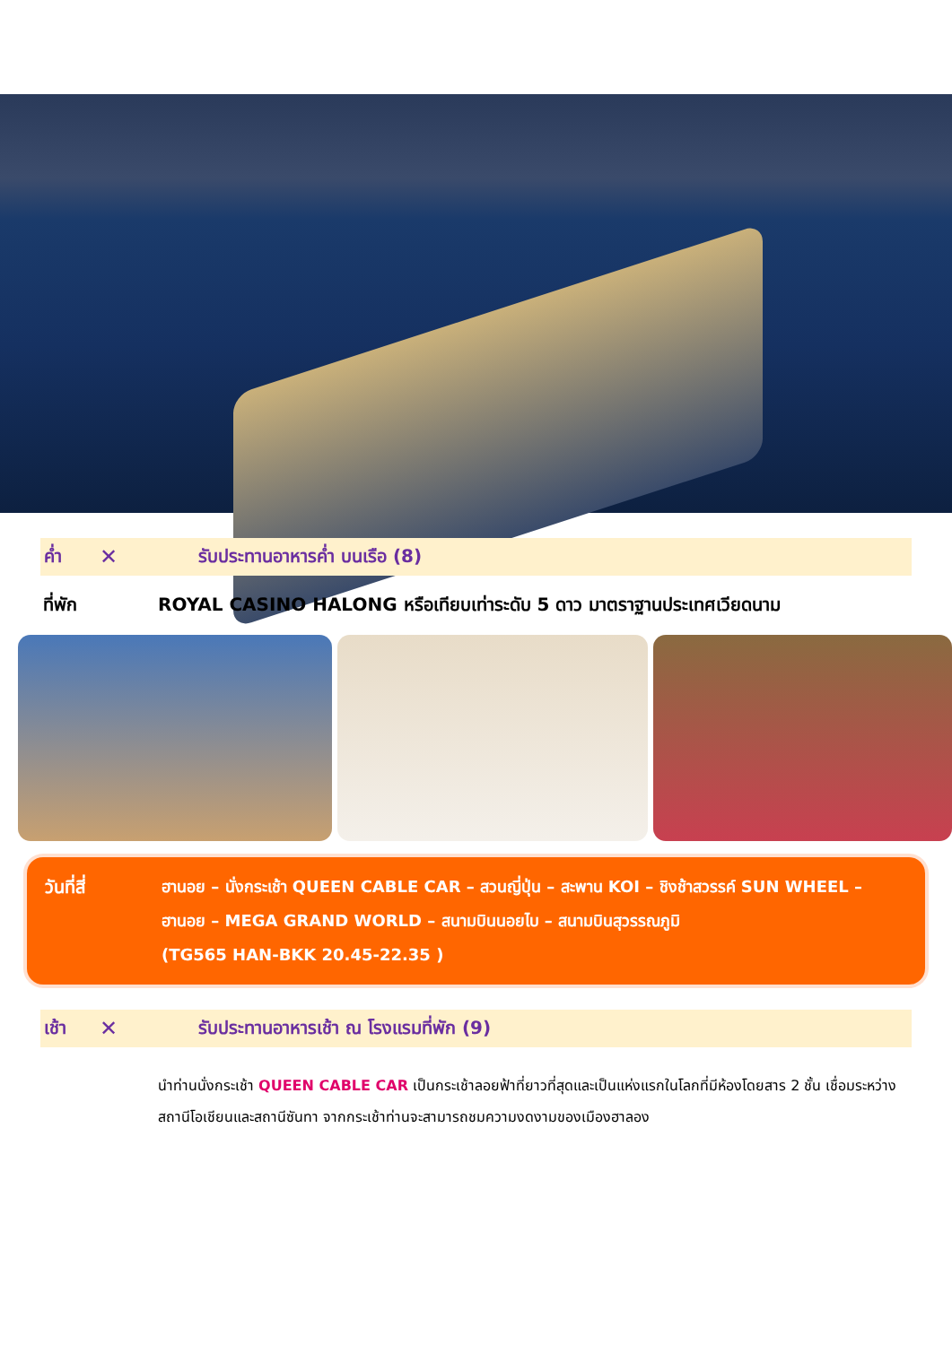ค่ำ ✕ รับประทานอาหารค่ำ บนเรือ (8)
ที่พัก ROYAL CASINO HALONG หรือเทียบเท่าระดับ 5 ดาว มาตราฐานประเทศเวียดนาม
วันที่สี่ ฮานอย – นั่งกระเช้า QUEEN CABLE CAR – สวนญี่ปุ่น – สะพาน KOI – ชิงช้าสวรรค์ SUN WHEEL – ฮานอย – MEGA GRAND WORLD – สนามบินนอยไบ – สนามบินสุวรรณภูมิ
(TG565 HAN-BKK 20.45-22.35 )
เช้า ✕ รับประทานอาหารเช้า ณ โรงแรมที่พัก (9)
นำท่านนั่งกระเช้า QUEEN CABLE CAR เป็นกระเช้าลอยฟ้าที่ยาวที่สุดและเป็นแห่งแรกในโลกที่มีห้องโดยสาร 2 ชั้น เชื่อมระหว่างสถานีโอเชียนและสถานีซันทา จากกระเช้าท่านจะสามารถชมความงดงามของเมืองฮาลอง